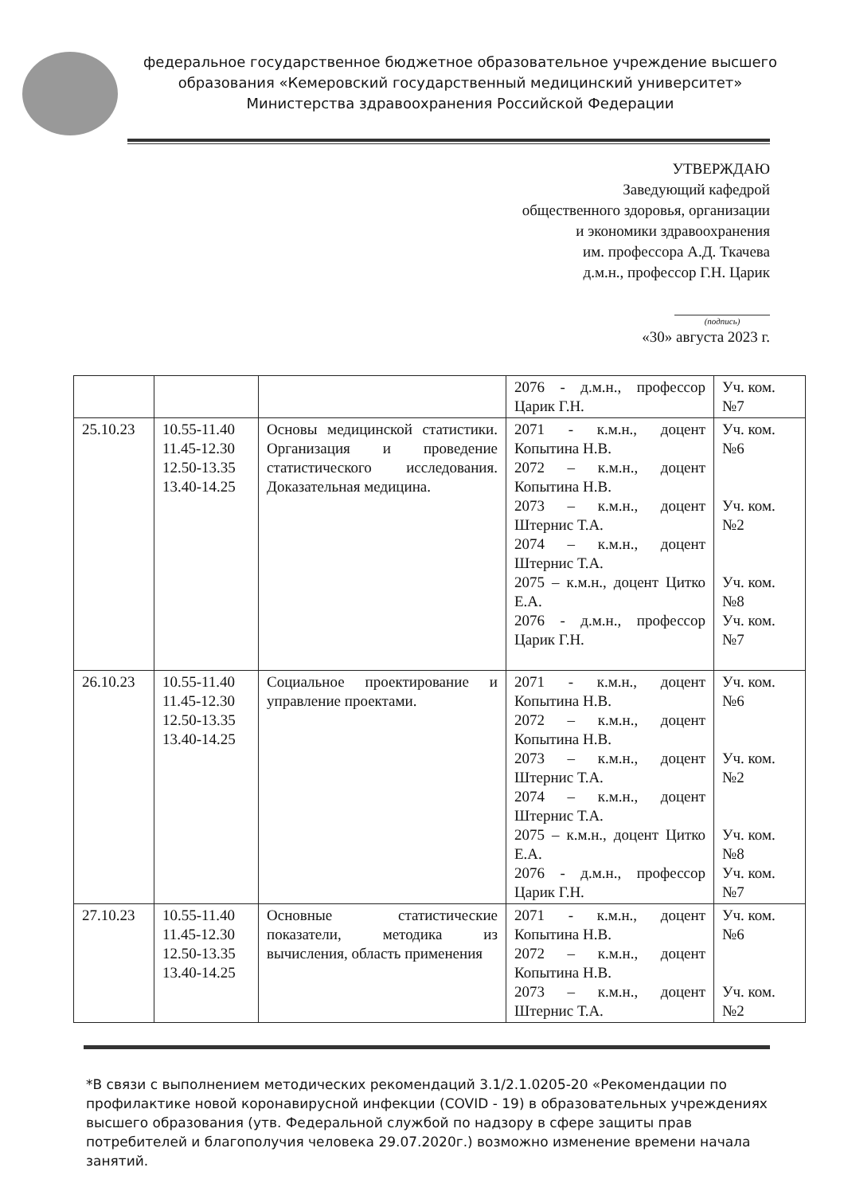федеральное государственное бюджетное образовательное учреждение высшего образования «Кемеровский государственный медицинский университет» Министерства здравоохранения Российской Федерации
УТВЕРЖДАЮ
Заведующий кафедрой
общественного здоровья, организации
и экономики здравоохранения
им. профессора А.Д. Ткачева
д.м.н., профессор Г.Н. Царик
(подпись)
«30» августа 2023 г.
| | | | 2076 - д.м.н., профессор Царик Г.Н. | Уч. ком. №7 |
| 25.10.23 | 10.55-11.40 11.45-12.30 12.50-13.35 13.40-14.25 | Основы медицинской статистики. Организация и проведение статистического исследования. Доказательная медицина. | 2071 - к.м.н., доцент Копытина Н.В. 2072 – к.м.н., доцент Копытина Н.В. 2073 – к.м.н., доцент Штернис Т.А. 2074 – к.м.н., доцент Штернис Т.А. 2075 – к.м.н., доцент Цитко Е.А. 2076 - д.м.н., профессор Царик Г.Н. | Уч. ком. №6 Уч. ком. №2 Уч. ком. №8 Уч. ком. №7 |
| 26.10.23 | 10.55-11.40 11.45-12.30 12.50-13.35 13.40-14.25 | Социальное проектирование и управление проектами. | 2071 - к.м.н., доцент Копытина Н.В. 2072 – к.м.н., доцент Копытина Н.В. 2073 – к.м.н., доцент Штернис Т.А. 2074 – к.м.н., доцент Штернис Т.А. 2075 – к.м.н., доцент Цитко Е.А. 2076 - д.м.н., профессор Царик Г.Н. | Уч. ком. №6 Уч. ком. №2 Уч. ком. №8 Уч. ком. №7 |
| 27.10.23 | 10.55-11.40 11.45-12.30 12.50-13.35 13.40-14.25 | Основные статистические показатели, методика из вычисления, область применения | 2071 - к.м.н., доцент Копытина Н.В. 2072 – к.м.н., доцент Копытина Н.В. 2073 – к.м.н., доцент Штернис Т.А. | Уч. ком. №6 Уч. ком. №2 |
*В связи с выполнением методических рекомендаций 3.1/2.1.0205-20 «Рекомендации по профилактике новой коронавирусной инфекции (COVID - 19) в образовательных учреждениях высшего образования (утв. Федеральной службой по надзору в сфере защиты прав потребителей и благополучия человека 29.07.2020г.) возможно изменение времени начала занятий.